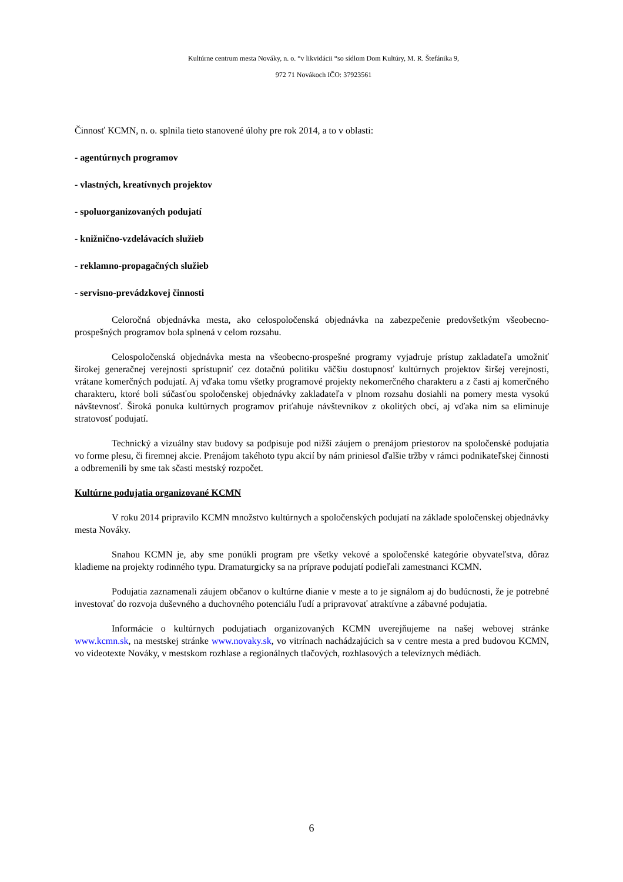Kultúrne centrum mesta Nováky, n. o. “v likvidácii “so sídlom Dom Kultúry, M. R. Štefánika 9,
972 71 Novákoch IČO: 37923561
Činnosť KCMN, n. o. splnila tieto stanovené úlohy pre rok 2014, a to v oblasti:
- agentúrnych programov
- vlastných, kreatívnych projektov
- spoluorganizovaných podujatí
- knižnično-vzdelávacích služieb
- reklamno-propagačných služieb
- servisno-prevádzkovej činnosti
Celoročná objednávka mesta, ako celospoločenská objednávka na zabezpečenie predovšetkým všeobecno-prospešných programov bola splnená v celom rozsahu.
Celospoločenská objednávka mesta na všeobecno-prospešné programy vyjadruje prístup zakladateľa umožniť širokej generačnej verejnosti sprístupniť cez dotačnú politiku väčšiu dostupnosť kultúrnych projektov širšej verejnosti, vrátane komerčných podujatí. Aj vďaka tomu všetky programové projekty nekomerčného charakteru a z časti aj komerčného charakteru, ktoré boli súčasťou spoločenskej objednávky zakladateľa v plnom rozsahu dosiahli na pomery mesta vysokú návštevnosť. Široká ponuka kultúrnych programov priťahuje návštevníkov z okolitých obcí, aj vďaka nim sa eliminuje stratovosť podujatí.
Technický a vizuálny stav budovy sa podpisuje pod nižší záujem o prenájom priestorov na spoločenské podujatia vo forme plesu, či firemnej akcie. Prenájom takéhoto typu akcií by nám priniesol ďalšie tržby v rámci podnikateľskej činnosti a odbremenili by sme tak sčasti mestský rozpočet.
Kultúrne podujatia organizované KCMN
V roku 2014 pripravilo KCMN množstvo kultúrnych a spoločenských podujatí na základe spoločenskej objednávky mesta Nováky.
Snahou KCMN je, aby sme ponúkli program pre všetky vekové a spoločenské kategórie obyvateľstva, dôraz kladieme na projekty rodinného typu. Dramaturgicky sa na príprave podujatí podieľali zamestnanci KCMN.
Podujatia zaznamenali záujem občanov o kultúrne dianie v meste a to je signálom aj do budúcnosti, že je potrebné investovať do rozvoja duševného a duchovného potenciálu ľudí a pripravovať atraktívne a zábavné podujatia.
Informácie o kultúrnych podujatiach organizovaných KCMN uverejňujeme na našej webovej stránke www.kcmn.sk, na mestskej stránke www.novaky.sk, vo vitrínach nachádzajúcich sa v centre mesta a pred budovou KCMN, vo videotexte Nováky, v mestskom rozhlase a regionálnych tlačových, rozhlasových a televíznych médiách.
6